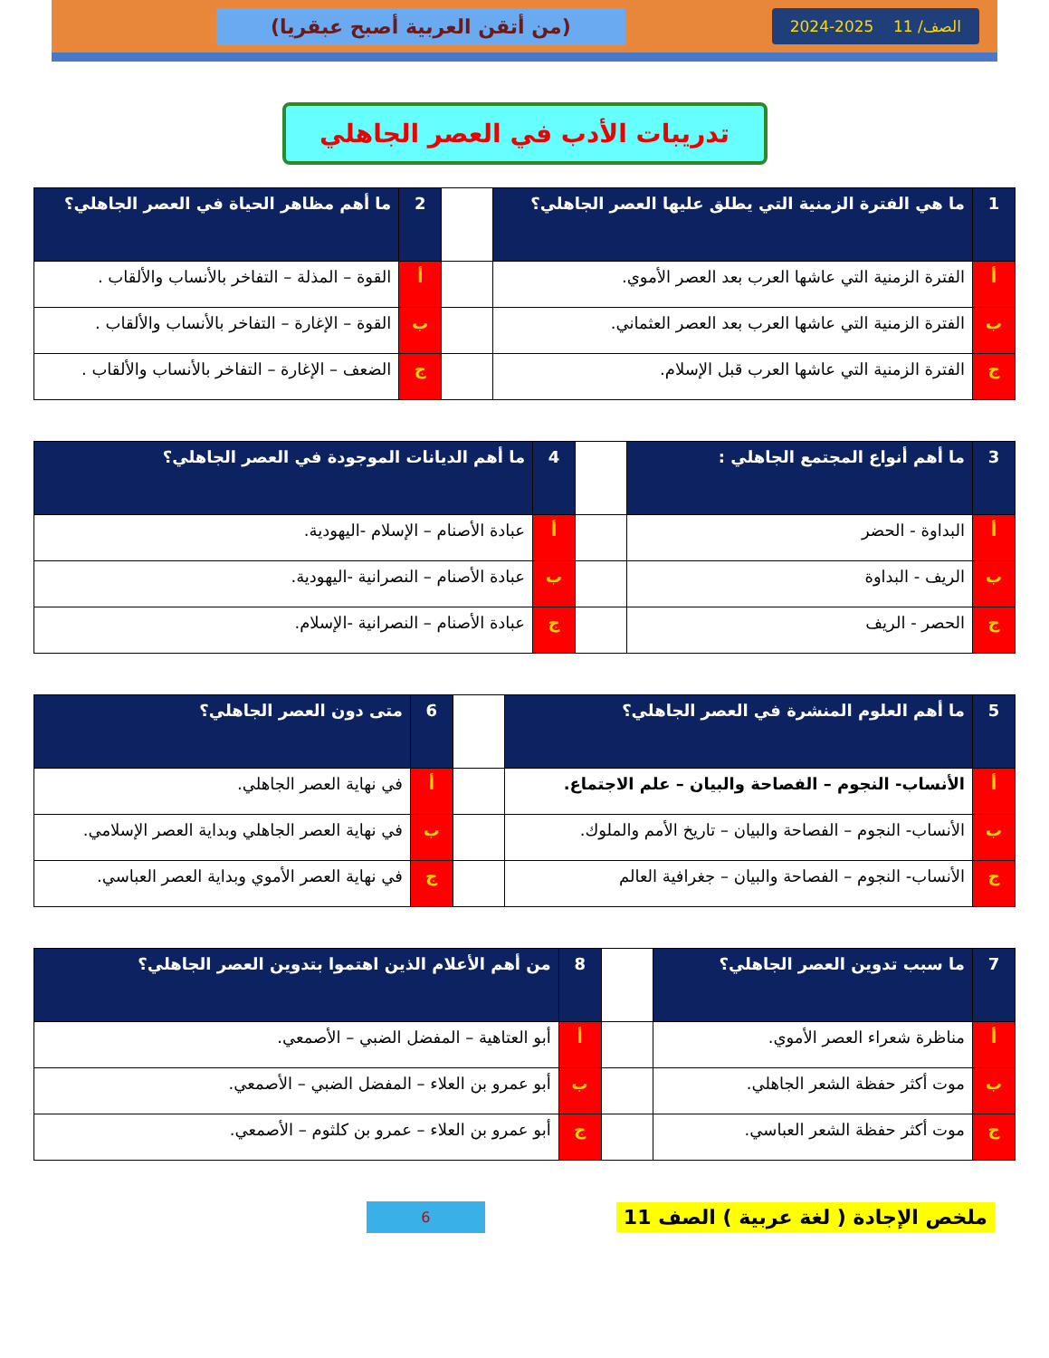الصف/ 11 2025-2024
(من أتقن العربية أصبح عبقريا)
تدريبات الأدب في العصر الجاهلي
| 1 | ما هي الفترة الزمنية التي يطلق عليها العصر الجاهلي؟ | | 2 | ما أهم مظاهر الحياة في العصر الجاهلي؟ |
| أ | الفترة الزمنية التي عاشها العرب بعد العصر الأموي. | | أ | القوة – المذلة – التفاخر بالأنساب والألقاب . |
| ب | الفترة الزمنية التي عاشها العرب بعد العصر العثماني. | | ب | القوة – الإغارة – التفاخر بالأنساب والألقاب . |
| ج | الفترة الزمنية التي عاشها العرب قبل الإسلام. | | ج | الضعف – الإغارة – التفاخر بالأنساب والألقاب . |
| 3 | ما أهم أنواع المجتمع الجاهلي : | | 4 | ما أهم الديانات الموجودة في العصر الجاهلي؟ |
| أ | البداوة - الحضر | | أ | عبادة الأصنام – الإسلام -اليهودية. |
| ب | الريف - البداوة | | ب | عبادة الأصنام – النصرانية -اليهودية. |
| ج | الحصر - الريف | | ج | عبادة الأصنام – النصرانية -الإسلام. |
| 5 | ما أهم العلوم المنشرة في العصر الجاهلي؟ | | 6 | متى دون العصر الجاهلي؟ |
| أ | الأنساب- النجوم – الفصاحة والبيان – علم الاجتماع. | | أ | في نهاية العصر الجاهلي. |
| ب | الأنساب- النجوم – الفصاحة والبيان – تاريخ الأمم والملوك. | | ب | في نهاية العصر الجاهلي وبداية العصر الإسلامي. |
| ج | الأنساب- النجوم – الفصاحة والبيان – جغرافية العالم | | ج | في نهاية العصر الأموي وبداية العصر العباسي. |
| 7 | ما سبب تدوين العصر الجاهلي؟ | | 8 | من أهم الأعلام الذين اهتموا بتدوين العصر الجاهلي؟ |
| أ | مناظرة شعراء العصر الأموي. | | أ | أبو العتاهية – المفضل الضبي – الأصمعي. |
| ب | موت أكثر حفظة الشعر الجاهلي. | | ب | أبو عمرو بن العلاء – المفضل الضبي – الأصمعي. |
| ج | موت أكثر حفظة الشعر العباسي. | | ج | أبو عمرو بن العلاء – عمرو بن كلثوم – الأصمعي. |
ملخص الإجادة ( لغة عربية ) الصف 11
6